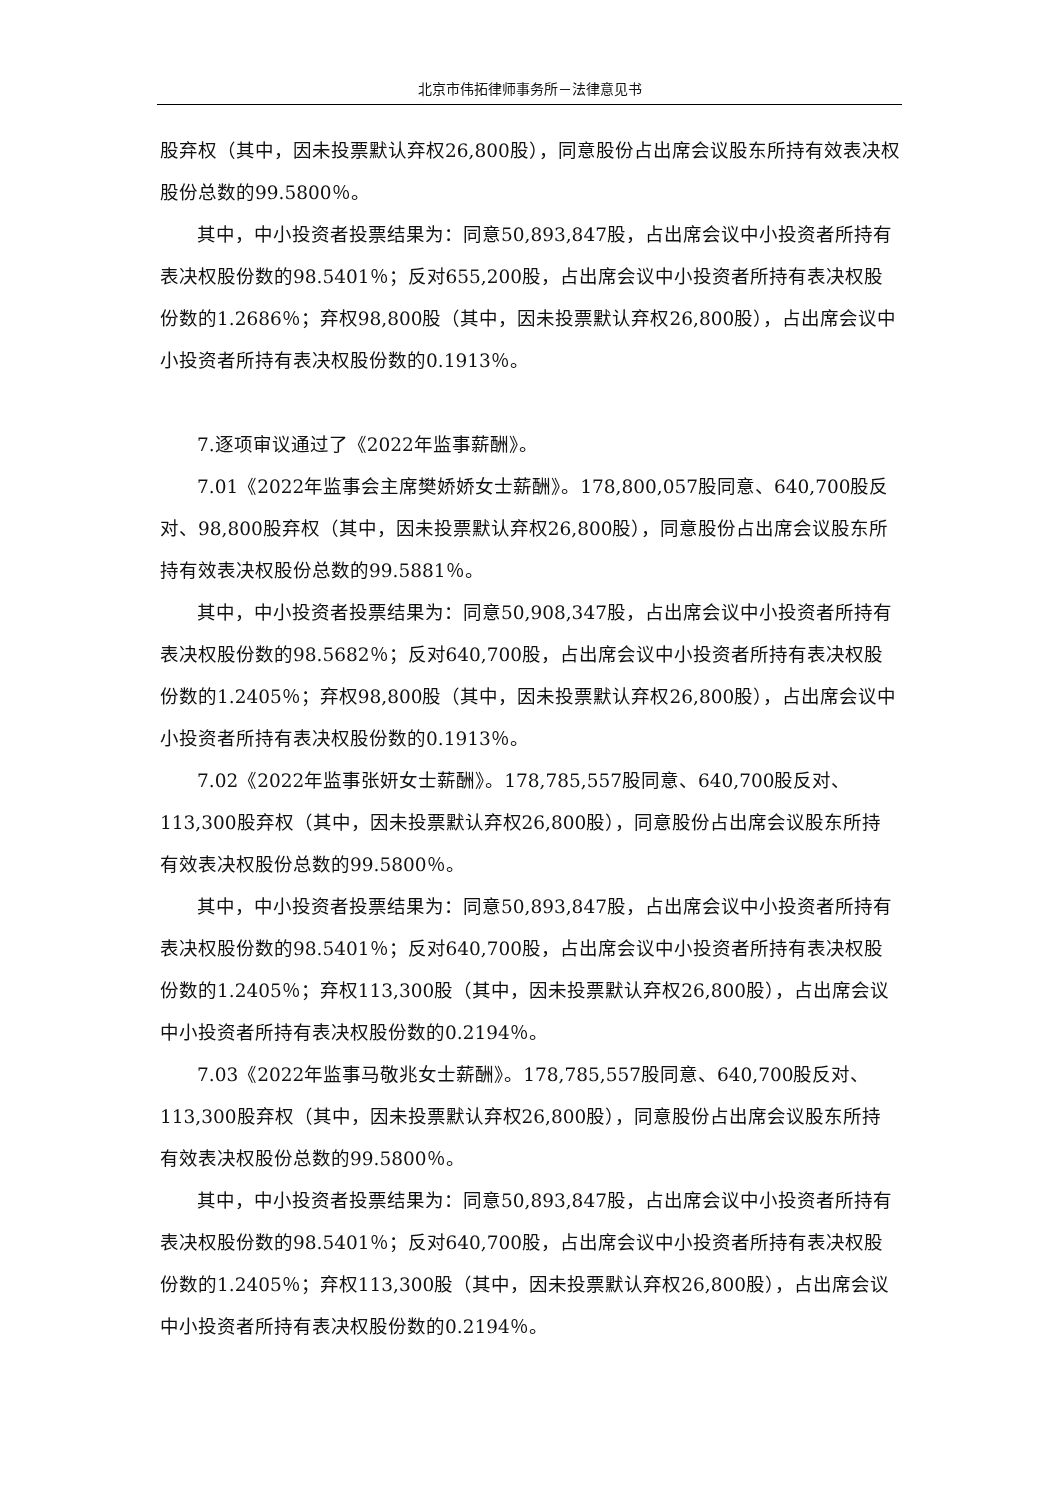北京市伟拓律师事务所－法律意见书
股弃权（其中，因未投票默认弃权26,800股），同意股份占出席会议股东所持有效表决权股份总数的99.5800％。
其中，中小投资者投票结果为：同意50,893,847股，占出席会议中小投资者所持有表决权股份数的98.5401％；反对655,200股，占出席会议中小投资者所持有表决权股份数的1.2686％；弃权98,800股（其中，因未投票默认弃权26,800股），占出席会议中小投资者所持有表决权股份数的0.1913％。
7.逐项审议通过了《2022年监事薪酬》。
7.01《2022年监事会主席樊娇娇女士薪酬》。178,800,057股同意、640,700股反对、98,800股弃权（其中，因未投票默认弃权26,800股），同意股份占出席会议股东所持有效表决权股份总数的99.5881％。
其中，中小投资者投票结果为：同意50,908,347股，占出席会议中小投资者所持有表决权股份数的98.5682％；反对640,700股，占出席会议中小投资者所持有表决权股份数的1.2405％；弃权98,800股（其中，因未投票默认弃权26,800股），占出席会议中小投资者所持有表决权股份数的0.1913％。
7.02《2022年监事张妍女士薪酬》。178,785,557股同意、640,700股反对、113,300股弃权（其中，因未投票默认弃权26,800股），同意股份占出席会议股东所持有效表决权股份总数的99.5800％。
其中，中小投资者投票结果为：同意50,893,847股，占出席会议中小投资者所持有表决权股份数的98.5401％；反对640,700股，占出席会议中小投资者所持有表决权股份数的1.2405％；弃权113,300股（其中，因未投票默认弃权26,800股），占出席会议中小投资者所持有表决权股份数的0.2194％。
7.03《2022年监事马敬兆女士薪酬》。178,785,557股同意、640,700股反对、113,300股弃权（其中，因未投票默认弃权26,800股），同意股份占出席会议股东所持有效表决权股份总数的99.5800％。
其中，中小投资者投票结果为：同意50,893,847股，占出席会议中小投资者所持有表决权股份数的98.5401％；反对640,700股，占出席会议中小投资者所持有表决权股份数的1.2405％；弃权113,300股（其中，因未投票默认弃权26,800股），占出席会议中小投资者所持有表决权股份数的0.2194％。